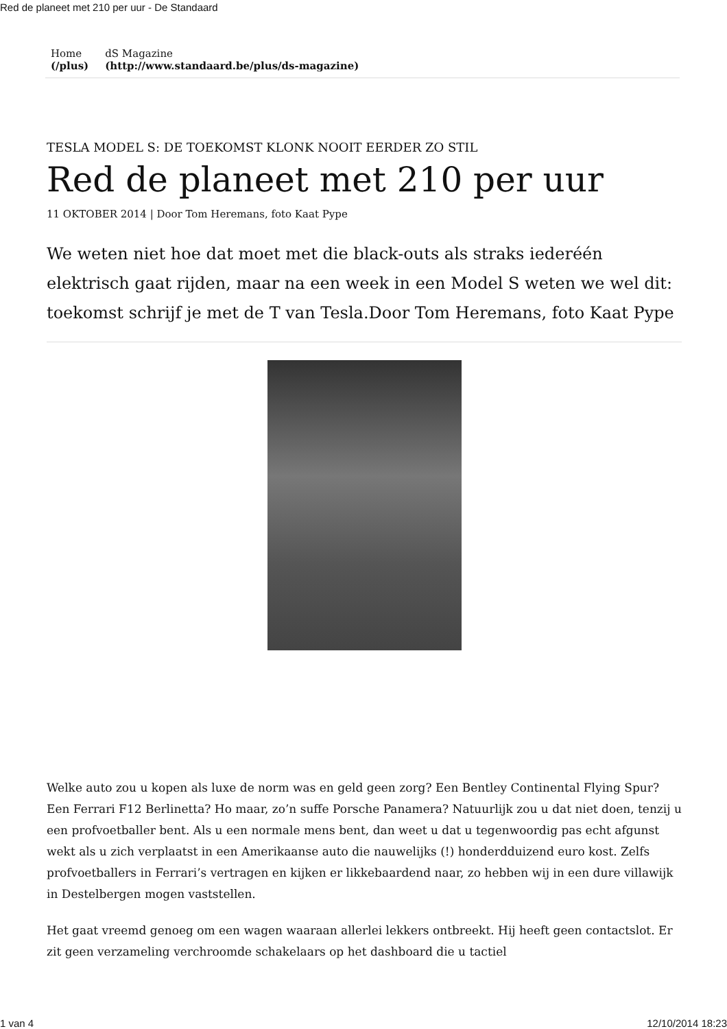Red de planeet met 210 per uur - De Standaard
Home
(/plus)
dS Magazine
(http://www.standaard.be/plus/ds-magazine)
TESLA MODEL S: DE TOEKOMST KLONK NOOIT EERDER ZO STIL
Red de planeet met 210 per uur
11 OKTOBER 2014 | Door Tom Heremans, foto Kaat Pype
We weten niet hoe dat moet met die black-outs als straks iederéén elektrisch gaat rijden, maar na een week in een Model S weten we wel dit: toekomst schrijf je met de T van Tesla.Door Tom Heremans, foto Kaat Pype
Welke auto zou u kopen als luxe de norm was en geld geen zorg? Een Bentley Continental Flying Spur? Een Ferrari F12 Berlinetta? Ho maar, zo’n suffe Porsche Panamera? Natuurlijk zou u dat niet doen, tenzij u een profvoetballer bent. Als u een normale mens bent, dan weet u dat u tegenwoordig pas echt afgunst wekt als u zich verplaatst in een Amerikaanse auto die nauwelijks (!) honderdduizend euro kost. Zelfs profvoetballers in Ferrari’s vertragen en kijken er likkebaardend naar, zo hebben wij in een dure villawijk in Destelbergen mogen vaststellen.
Het gaat vreemd genoeg om een wagen waaraan allerlei lekkers ontbreekt. Hij heeft geen contactslot. Er zit geen verzameling verchroomde schakelaars op het dashboard die u tactiel
1 van 4 12/10/2014 18:23